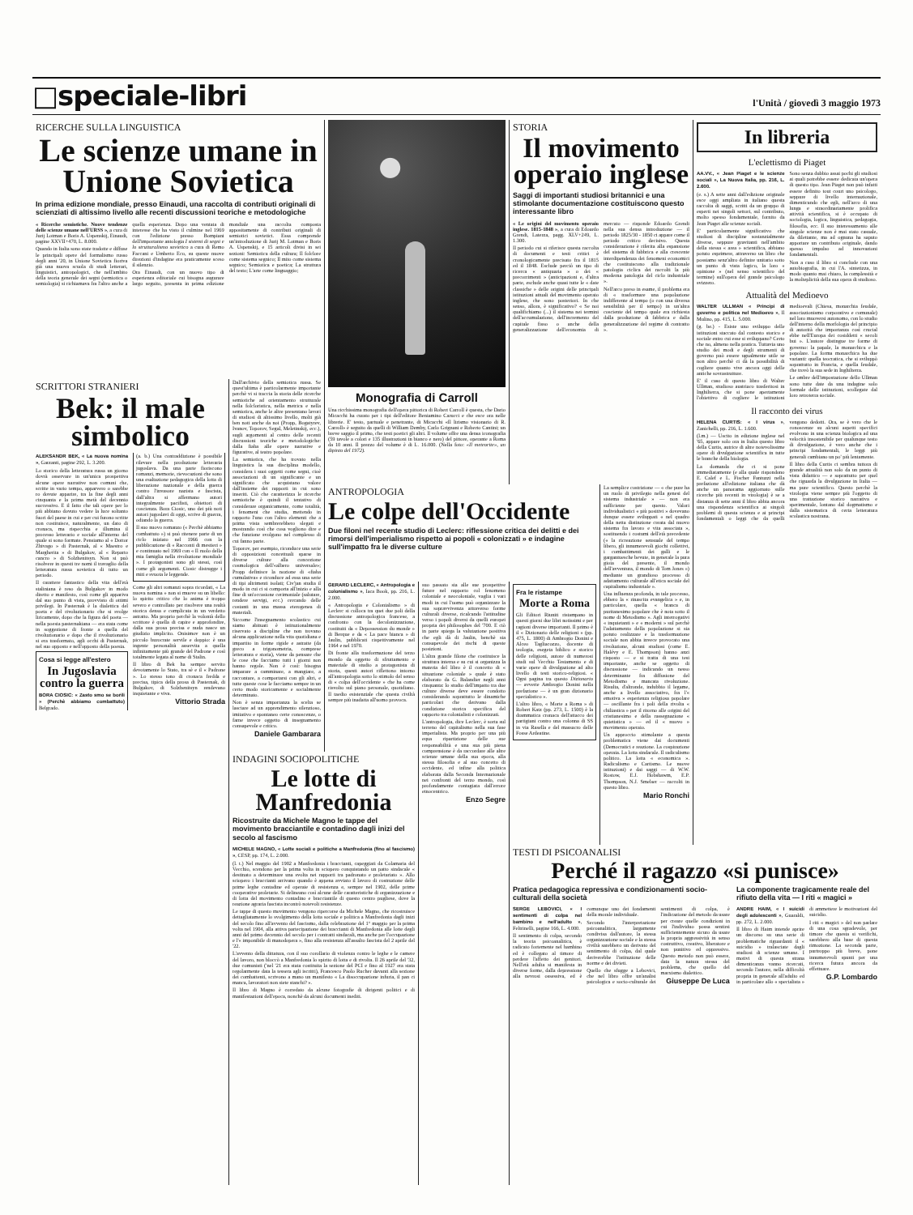□speciale-libri
l'Unità / giovedì 3 maggio 1973
RICERCHE SULLA LINGUISTICA
Le scienze umane in Unione Sovietica
In prima edizione mondiale, presso Einaudi, una raccolta di contributi originali di scienziati di altissimo livello alle recenti discussioni teoriche e metodologiche
« Ricerche semiotiche. Nuove tendenze delle scienze umane nell'URSS », a cura di Jurij Lotman e Boris A. Uspenskij, Einaudi, pagine XXVII+470, L. 8.000.
Quando in Italia sono state tradotte e diffuse le principali opere del formalismo russo degli anni '20, in Unione Sovietica fioriva già una nuova scuola di studi letterari, linguistici, antropologici, che nell'ambito della teoria generale dei segni (semiotica o semiologia) si richiamava fra l'altro anche a quella esperienza. Dopo una ventata di interesse che ha visto il culmine nel 1969 con l'edizione presso Bompiani dell'importante antologia I sistemi di segni e lo strutturalismo sovietico a cura di Remo Faccani e Umberto Eco, su queste nuove direzioni d'indagine era praticamente sceso il silenzio.
Ora Einaudi, con un nuovo tipo di esperienza editoriale cui bisogna augurare largo seguito, presenta in prima edizione mondiale una raccolta composta appositamente di contributi originali di semiotici sovietici. Essa comprende un'introduzione di Jurij M. Lotman e Boris A. Uspenskij, e 15 articoli divisi in sei sezioni: Semiotica della cultura; Il folclore come sistema segnico; Il mito come sistema segnico; Semiotica e poetica; La struttura del testo; L'arte come linguaggio;
Dall'archivio della semiotica russa. Se quest'ultima è particolarmente importante perchè vi si traccia la storia delle ricerche semiotiche ad orientamento strutturale nella folcloristica, nella metrica e nella semiotica, anche le altre presentano lavori di studiosi di altissimo livello, molti già ben noti anche da noi (Propp, Bogatyrev, Ivanov, Toporov, Segal, Meletinskij, ecc.), sugli argomenti al centro delle recenti discussioni teoriche e metodologiche: dalla fiaba alle opere narrative e figurative, al teatro popolare.
La semiotica, che ha trovato nella linguistica la sua disciplina modello, considera i suoi oggetti come segni, cioè associazioni di un significante e un significato che acquistano valore dall'insieme dei rapporti in cui sono inseriti. Ciò che caratterizza le ricerche semiotiche è quindi il tentativo di considerare organicamente, come totalità, i fenomeni che studia, mettendo in rapporto l'uno con l'altro elementi che a prima vista sembrerebbero slegati e mostrando così che cosa vogliono dire e che funzione svolgono nel complesso di cui fanno parte.
Toporov, per esempio, riconduce una serie di opposizioni concettuali sparse in diverse culture alla concezione cosmologica dell'«albero universale»; Propp definisce la nozione di «fiaba cumulativa» e riconduce ad essa una serie di tipi altrimenti isolati; Civ'jan studia il modo in cui ci si comporta all'inizio e alla fine di un'occasione cerimoniale (salutare, rendere servigi, ecc.) cercando delle costanti in una massa eterogenea di materiali.
Siccome l'insegnamento scolastico cui siamo abituati è istituzionalmente riservato a discipline che non trovano alcuna applicazione nella vita quotidiana e impartito in forme rigide e astratte (da greco a trigonometria, comprese letteratura e storia), viene da pensare che le cose che facciamo tutti i giorni non hanno regole. Non è così: bisogna imparare a camminare, a mangiare, a raccontare, a comportarsi con gli altri, e tutte queste cose le facciamo sempre in un certo modo storicamente e socialmente determinato.
Non è senza importanza la scelta se lasciare ad un apprendimento silenzioso, imitativo e spontaneo certe conoscenze, o farne invece oggetto di insegnamento consapevole e critico.
Daniele Gambarara
Monografia di Carroll
Una ricchissima monografia dell'opera pittorica di Robert Carroll è questa, che Dario Micacchi ha curato per i tipi dell'editore Beniamino Carucci e che esce ora nelle librerie. E' testo, partuale e penetrante, di Micacchi «Il lirismo visionario di R. Carroll» è seguito da quelli di William Demby, Carlo Grignani e Roberto Cantini; un breve saggio il primo, che testi poetici gli altri. Il volume offre una densa iconografia (59 tavole a colori e 135 illustrazioni in bianco e nero) del pittore, operante a Roma da 10 anni. Il prezzo del volume è di L. 16.000. (Nella foto: «Il meteorite», un dipinto del 1972).
STORIA
Il movimento operaio inglese
Saggi di importanti studiosi britannici e una stimolante documentazione costituiscono questo interessante libro
« Le origini del movimento operaio inglese. 1815-1848 », a cura di Edoardo Grendi, Laterza, pagg. XLV+249, L. 1.300.
Il periodo cui si riferisce questa raccolta di documenti e testi critici è cronologicamente precisato fra il 1815 ed il 1848. Esclude perciò un tipo di ricerca « antiquaria » o dei « precorrimenti » (anticipazioni e, d'altra parte, esclude anche quasi tutte le « date classiche » delle origini delle principali istituzioni attuali del movimento operaio inglese, che sono posteriori. In che senso, allora, è significativo? « Se noi qualifichiamo (...) il sistema nei termini dell'accumulazione, dell'incremento del capitale fisso o anche della generalizzazione dell'economia di mercato — risponde Edoardo Grendi nella sua densa introduzione — il periodo 1825/30 - 1850 ci appare come il periodo critico decisivo. Questa considerazione è riferita alla espansione del sistema di fabbrica e alla crescente interdipendenza dei fenomeni economici che costituiscono alla tradizionale patologia ciclica dei raccolti la più moderna patologia del ciclo industriale ».
Nell'arco preso in esame, il problema era di « trasformare una popolazione indifferente al tempo (o con una diversa sensibilità per il tempo) in un'altra cosciente del tempo quale era richiesta dalla produzione di fabbrica e dalla generalizzazione del regime di contratto ».
La semplice costrizione — « che pure ha un ruolo di privilegio nella genesi del sistema industriale » — non era sufficiente per questo. Valori individualistici « più positivi » dovevano dunque essere sviluppati « nel quadro della netta distinzione creata dal nuovo sistema fra lavoro e vita associata », sostituendo i costumi dell'età precedente (« la ricreazione sensuale del tempo libero, gli innumerevoli giochi collettivi, i combattimenti dei galli e le gargantuesche bevute, in generale la pura gioia del presente, il mondo dell'avventura, il mondo di Tom Jones ») mediante un grandioso processo di adattamento culturale all'etica sociale del capitalismo industriale ».
Una influenza profonda, in tale processo, ebbero la « rinascita evangelica » e, in particolare, quella « branca di puritanesimo popolare che è nota sotto il nome di Metodismo ». Agli interrogativi « inquietanti » e « moderni » sul perchè l'adattamento della popolazione si sia potuto realizzare e la trasformazione sociale non abbia invece provocato una rivoluzione, alcuni studiosi (come E. Halévy e E. Thompson) hanno anzi risposto — e si tratta di una tesi importante, anche se oggetto di discussione — indicando un nesso determinante fra diffusione del Metodismo e mancata rivoluzione. Risulta, d'altronde, indubbio il legame, anche a livello associativo, fra l'« emotiva » esperienza religiosa popolare — oscillante fra i poli della rivolta « chiliastica » per il ritorno alle origini del cristianesimo e della rassegnazione « quietistica » — ed il « nuovo » movimento operaio.
Un approccio stimolante a questa problematica viene dai documenti (Democratici e reazione. La cospirazione operaia. La lotta sindacale. Il radicalismo politico. La lotta « economica ». Radicalismo e Cartismo. Le nuove istituzioni) e dai saggi — di W.W. Rostow, E.J. Hobsbawm, E.P. Thompson, N.J. Smelser — raccolti in questo libro.
Mario Ronchi
In libreria
L'eclettismo di Piaget
AA.VV., « Jean Piaget e le scienze sociali », La Nuova Italia, pp. 216, L. 2.600.
(e. s.) A sette anni dall'edizione originale esce oggi ampliata in italiano questa raccolta di saggi, scritti da un gruppo di esperti nei singoli settori, sul contributo, molto spesso fondamentale, fornito da Jean Piaget alle scienze sociali.
E' particolarmente significativo che studiosi di discipline sostanzialmente diverse, seppure gravitanti nell'ambito della stessa « area » scientifica, abbiano potuto esprimere, attraverso un libro che possiamo senz'altro definire unitario sotto un punto di vista logico, la loro « opinione » (nel senso scientifico del termine) sull'opera del grande psicologo svizzero.
Sono senza dubbio assai pochi gli studiosi ai quali potrebbe essere dedicata un'opera di questo tipo. Jean Piaget non può infatti essere definito tout court uno psicologo, seppure di livello internazionale, dimenticando che egli, nell'arco di una lunga e straordinariamente prolifica attività scientifica, si è occupato di sociologia, logica, linguistica, pedagogia, filosofia, ecc. Il suo interessamento alle singole scienze non è mai stato casuale, da dilettante, ma ad ognuna ha saputo apportare un contributo originale, dando spesso impulso ad innovazioni fondamentali.
Non a caso il libro si conclude con una autobiografia, in cui l'A. sintetizza, in modo quanto mai chiaro, la complessità e la molteplicità della sua opera di studioso.
Attualità del Medioevo
WALTER ULLMAN « Principi di governo e politica nel Medioevo », Il Mulino, pp. 415, L. 5.000.
(g. be.) - Esiste uno sviluppo delle istituzioni staccato dal contesto storico e sociale entro cui esse si sviluppano? Certo che no, almeno nella pratica. Tuttavia uno studio dei modi e degli strumenti di governo può essere ugualmente utile se non altro perchè ci dà la possibilità di cogliere quanto vive ancora oggi delle antiche sovrastrutture.
E' il caso di questo libro di Walter Ullman, studioso austriaco trasferitosi in Inghilterra, che si pone apertamente l'obiettivo di cogliere le istituzioni medioevali (Chiesa, monarchia feudale, associazionismo corporativo e comunale) nel loro muoversi autonomo, con lo studio dell'interno della morfologia del principio di autorità che importanza così crucial ebbe nell'Europa dei cosiddetti « secoli bui ». L'autore distingue tre forme di governo: la papale, la monarchica e la popolare. La forma monarchica ha due varianti: quella teocratica, che si sviluppò soprattutto in Francia, e quella feudale, che trovò la sua sede in Inghilterra.
Le ombre dell'impostazione dello Ullman sono tutte date da una indagine solo formale delle istituzioni, scollegate dal loro retroterra sociale.
Il racconto dei virus
HELENA CURTIS: « I virus », Zanichelli, pp. 216, L. 1.600.
(l.m.) — Uscito in edizione inglese nel '65, appare solo ora in Italia questo libro della Curtis, autrice di altre notevolissime opere di divulgazione scientifica in tutte le branche della biologia.
La domanda che ci si pone immediatamente (e alla quale rispondono E. Calef e L. Fischer Fantuzzi nella prefazione all'edizione italiana che dà anche un panorama aggiornato sulle ricerche più recenti in virologia) è se a distanza di sette anni il libro abbia ancora una rispondenza scientifica ai singoli problemi di questa scienza e ai principi fondamentali o leggi che da quelli vengono dedotti. Ora, se è vero che le conoscenze su alcuni aspetti specifici evolvono in una scienza biologica ad una velocità insostenibile per qualunque testo di divulgazione, è vero anche che i principi fondamentali, le leggi più generali cambiano un po' più lentamente.
Il libro della Curtis ci sembra tuttora di grande attualità non solo da un punto di vista didattico — e soprattutto per quel che riguarda la divulgazione in Italia — ma pure scientifico. Questo perchè la virologia viene sempre più l'oggetto di una trattazione storico narrativa e sperimentale, lontano dal dogmatismo e dalla sistematica di certa letteratura scolastica nostrana.
SCRITTORI STRANIERI
Bek: il male simbolico
ALEKSANDR BEK, « La nuova nomina », Garzanti, pagine 292, L. 3.200.
Lo storico della letteratura russa un giorno dovrà osservare in un'unica prospettiva alcune opere narrative non comuni che, scritte in vario tempo, apparvero o sarebbe ro dovute apparire, tra la fine degli anni cinquanta e la prima metà del decennio successivo. E il fatto che tali opere per lo più abbiano dovuto vedere la luce soltanto fuori del paese in cui e per cui furono scritte non costituisce, naturalmente, un dato di cronaca, ma rispecchia e illumina il processo letterario e sociale all'interno del quale si sono formate. Pensiamo al « Dottor Zhivago » di Pasternak, al « Maestro e Margherita » di Bulgakov, al « Reparto cancro » di Solzhenitsyn. Non si può risolvere in questi tre nomi il travaglio della letteratura russa sovietica di tutto un periodo.
Il carattere fantastico della vita dell'età staliniana è reso da Bulgakov in modo diretto e manifesto, così come gli appariva dal suo punto di vista, provvisto di ottimi privilegi. In Pasternak è la dialettica del poeta e del rivoluzionario che si svolge liricamente, dopo che la figura del poeta — nella poesia pasternakiana — era stata come in soggezione di fronte a quella del rivoluzionario e dopo che il rivoluzionario si era trasformato, agli occhi di Pasternak, nel suo opposto e nell'opposto della poesia.
Cosa si legge all'estero
In Jugoslavia contro la guerra
BORA CIOSIC: « Zasto smo se borili » (Perchè abbiamo combattuto) Belgrado.
(a. b.) Una contraddizione è possibile rilevare nella produzione letteraria jugoslava. Da una parte fioriscono romanzi, memorie, rievocazioni che sono una esaltazione pedagogica della lotta di liberazione nazionale e della guerra contro l'invasore nazista e fascista, dall'altra si affermano autori integralmente pacifisti, obiettori di coscienza. Bora Ciosic, uno dei più noti autori jugoslavi di oggi, scrive di guerra, odiando la guerra.
Il suo nuovo romanzo (« Perchè abbiamo combattuto ») si può ritenere parte di un ciclo iniziato nel 1966 con la pubblicazione di « Racconti di mestieri » e continuato nel 1969 con « Il ruolo della mia famiglia nella rivoluzione mondiale ». I protagonisti sono gli stessi, così come gli argomenti. Ciosic distrugge i miti e svuota le leggende.
Come gli altri romanzi sopra ricordati, « La nuova nomina » non si muove su un libello: lo spirito critico che lo anima è troppo severo e controllato per risolvere una realtà storica densa e complicata in un verdetto astratto. Ma proprio perchè la volontà dello scrittore è quella di capire e approfondire, dalla sua prosa precisa e nuda nasce un giudizio implicito. Onisimov non è un piccolo burocrate servile e doppio: è una ingente personalità asservita a quella infinitamente più grande del Padrone e così totalmente legata al nome di Stalin.
Il libro di Bek ha sempre servito devotamente lo Stato, tra sè e il « Padrone ». Lo stesso tono di cronaca fredda e precisa, tipica della prosa di Pasternak, di Bulgakov, di Solzhenitsyn rendevano inquietante e viva.
Vittorio Strada
ANTROPOLOGIA
Le colpe dell'Occidente
Due filoni nel recente studio di Leclerc: riflessione critica dei delitti e dei rimorsi dell'imperialismo rispetto ai popoli « colonizzati » e indagine sull'impatto fra le diverse culture
GERARD LECLERC, « Antropologia e colonialismo », Iaca Book, pp. 216, L. 2.000.
« Antropologia e Colonialismo » di Leclerc si colloca tra quei due poli della discussione antropologica francese, a confronto con la decolonizzazione, costituiti da « Depossession du monde » di Berque e da « La pace bianca » di Jaulin, pubblicati rispettivamente nel 1964 e nel 1970.
Di fronte alla trasformazione del terzo mondo da oggetto di sfruttamento e materiale di studio a protagonista di storia, questi autori riflettono intorno all'antropologia sotto lo stimolo del senso di « colpa dell'occidente » che ha come risvolto sul piano personale, quotidiano. Il taedio esistenziale che questa civiltà sempre più inadatta all'uomo provoca.
suo passato sia alle sue prospettive future nel rapporto col fenomeno coloniale e neocoloniale, vaglia i vari modi in cui l'uomo può organizzare la sua sopravvivenza attraverso forme culturali diverse, ricalcando l'attitudine verso i popoli diversi da quelli europei propria dei philosophes del '700. E ciò in parte spiega la valutazione positiva che egli dà di Jaulin, benchè sia consapevole dei rischi di queste posizioni.
L'altra grande filone che costituisce la struttura interna e su cui si organizza la materia del libro è il concetto di « situazione coloniale » quale è stato elaborato da G. Balandier negli anni cinquanta: lo studio dell'impatto tra due culture diverse deve essere condotto considerando soprattutto le dinamiche particolari che derivano dalla condizione storica specifica del rapporto tra colonialisti e colonizzati.
L'antropologia, dice Leclerc, è sorta sul terreno del capitalismo nella sua fase imperialista. Ma proprio per una più equa ripartizione delle sue responsabilità e una sua più piena comprensione è da raccordare alle altre scienze umane della sua epoca, alla stessa filosofia e al suo concetto di occidente, ed infine alla politica elaborata dalla Seconda Internazionale nei confronti del terzo mondo, così profondamente contagiata dall'errore etnocentrico.
Enzo Segre
Fra le ristampe
Morte a Roma
Gli Editori Riuniti ristampano in questi giorni due libri notissimi e per ragioni diverse importanti. Il primo è il « Dizionario delle religioni » (pp. 475, L. 1800) di Ambrogio Donini e Alceo Tagliacozzo, docente di teologia, esegeta biblico e storico delle religioni, autore di numerosi studi sul Vecchio Testamento e di varie opere di divulgazione ad alto livello di testi storico-religiosi. « Ogni pagina tra questo Dizionario — avverte Ambrogio Donini nella prefazione — è un gran dizionario specialistico ».
L'altro libro, « Morte a Roma » di Robert Katz (pp. 273, L. 1500) è la drammatica cronaca dell'attacco dei partigiani contro una colonna di SS in via Rasella e del massacro delle Fosse Ardeatine.
INDAGINI SOCIOPOLITICHE
Le lotte di Manfredonia
Ricostruite da Michele Magno le tappe del movimento bracciantile e contadino dagli inizi del secolo al fascismo
MICHELE MAGNO, « Lotte sociali e politiche a Manfredonia (fino al fascismo) », CESP, pp. 174, L. 2.000.
(l. t.) Nel maggio del 1902 a Manfredonia i braccianti, capeggiati da Colamaria del Vecchio, scendono per la prima volta in sciopero conquistando un patto sindacale « destinato a determinare una svolta nei rapporti tra padronato e proletariato ». Allo sciopero i braccianti arrivano quando è appena avviato il lavoro di costruzione delle prime leghe contadine ed operaie di resistenza e, sempre nel 1902, delle prime cooperative proletarie. Si delineano così alcune delle caratteristiche di organizzazione e di lotta del movimento contadino e bracciantile di questo centro pugliese, dove la reazione agraria fascista incontrò notevoli resistenze.
Le tappe di questo movimento vengono ripercorse da Michele Magno, che ricostruisce dettagliatamente lo svolgimento della lotta sociale e politica a Manfredonia dagli inizi del secolo fino all'avvento del fascismo, dalla celebrazione del 1° maggio per la prima volta nel 1904, alla attiva partecipazione dei braccianti di Manfredonia alle lotte degli anni del primo decennio del secolo per i contratti sindacali, ma anche per l'occupazione e l'« imponibile di manodopera », fino alla resistenza all'assalto fascista del 2 aprile del '22.
L'avvento della dittatura, con il suo corollario di violenza contro le leghe e le camere del lavoro, non bloccò a Manfredonia lo spirito di lotta e di rivolta. Il 26 aprile del '32, due comunisti ('nel '21 era stata costituita la sezione del PCI e fino al 1927 era stata regolarmente data la tessera agli iscritti), Francesco Paolo Rucher davanti alla sezione dei combattenti, scrivono a mano un manifesto « La disoccupazione infuria, il pan ci manca, lavoratori non siete stanchi? ».
Il libro di Magno è corredato da alcune fotografie di dirigenti politici e di manifestazioni dell'epoca, nonchè da alcuni documenti inediti.
TESTI DI PSICOANALISI
Perché il ragazzo «si punisce»
Pratica pedagogica repressiva e condizionamenti socio-culturali della società
SERGE LEBOVICI, « I sentimenti di colpa nel bambino e nell'adulto », Feltrinelli, pagine 166, L. 4.000.
Il sentimento di colpa, secondo la teoria psicoanalitica, è radicato fortemente nel bambino ed è collegato al timore di perdere l'affetto dei genitori. Nell'età adulta si manifesta in diverse forme, dalla depressione alla nevrosi ossessiva, ed è comunque uno dei fondamenti della morale individuale.
Secondo l'interpretazione psicoanalitica, largamente condivisa dall'autore, la stessa organizzazione sociale e la stessa civiltà sarebbero un derivato del sentimento di colpa, dal quale deriverebbe l'istituzione delle norme e dei divieti.
Quello che sfugge a Lebovici, che nel libro offre un'analisi psicologica e socio-culturale dei sentimenti di colpa, è l'indicazione del metodo da usare per creare quelle condizioni in cui l'individuo possa sentirsi sufficientemente sicuro da usare la propria aggressività in senso costruttivo, creativo, liberatore e non punitivo ed oppressivo. Questo metodo non può essere, data la natura stessa del problema, che quello del marxismo dialettico.
Giuseppe De Luca
La componente tragicamente reale del rifiuto della vita — I riti « magici »
ANDRE HAIM, « I suicidi degli adolescenti », Guaraldi, pp. 272, L. 2.000.
Il libro di Haim intende aprire un discorso su una serie di problematiche riguardanti il « suicidio » tralasciate dagli studiosi di scienze umane. I motivi di questa strana dimenticanza vanno ricercati, secondo l'autore, nella difficoltà propria in generale all'adulto ed in particolare allo « specialista » di ammettere le motivazioni del suicidio.
I riti « magici » del non parlare di una cosa sgradevole, per timore che questa si verifichi, sarebbero alla base di questa rimozione. La seconda parte, purtroppo più breve, pone innumerevoli spunti per una ricerca futura ancora da effettuare.
G.P. Lombardo